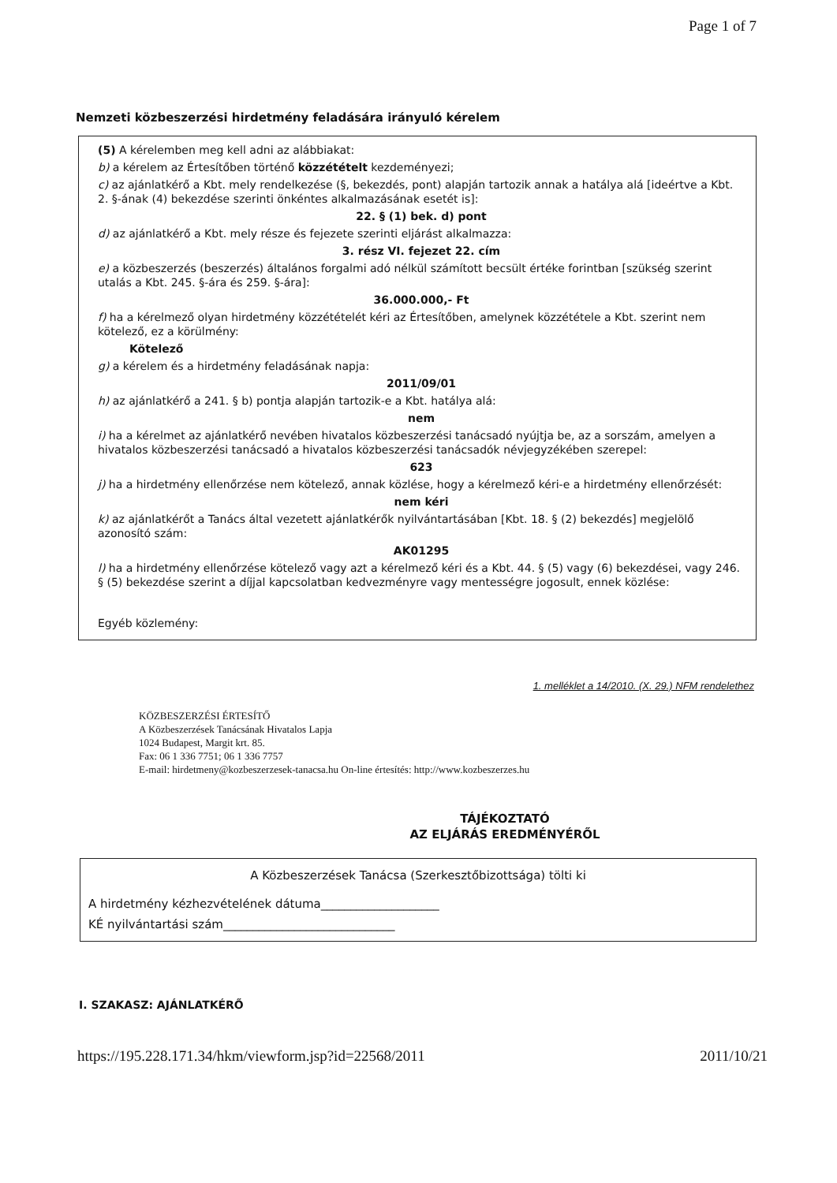Page 1 of 7
Nemzeti közbeszerzési hirdetmény feladására irányuló kérelem
(5) A kérelemben meg kell adni az alábbiakat:
b) a kérelem az Értesítőben történő közzétételt kezdeményezi;
c) az ajánlatkérő a Kbt. mely rendelkezése (§, bekezdés, pont) alapján tartozik annak a hatálya alá [ideértve a Kbt. 2. §-ának (4) bekezdése szerinti önkéntes alkalmazásának esetét is]:
22. § (1) bek. d) pont
d) az ajánlatkérő a Kbt. mely része és fejezete szerinti eljárást alkalmazza:
3. rész VI. fejezet 22. cím
e) a közbeszerzés (beszerzés) általános forgalmi adó nélkül számított becsült értéke forintban [szükség szerint utalás a Kbt. 245. §-ára és 259. §-ára]:
36.000.000,- Ft
f) ha a kérelmező olyan hirdetmény közzétételét kéri az Értesítőben, amelynek közzététele a Kbt. szerint nem kötelező, ez a körülmény:
Kötelező
g) a kérelem és a hirdetmény feladásának napja:
2011/09/01
h) az ajánlatkérő a 241. § b) pontja alapján tartozik-e a Kbt. hatálya alá:
nem
i) ha a kérelmet az ajánlatkérő nevében hivatalos közbeszerzési tanácsadó nyújtja be, az a sorszám, amelyen a hivatalos közbeszerzési tanácsadó a hivatalos közbeszerzési tanácsadók névjegyzékében szerepel:
623
j) ha a hirdetmény ellenőrzése nem kötelező, annak közlése, hogy a kérelmező kéri-e a hirdetmény ellenőrzését:
nem kéri
k) az ajánlatkérőt a Tanács által vezetett ajánlatkérők nyilvántartásában [Kbt. 18. § (2) bekezdés] megjelölő azonosító szám:
AK01295
l) ha a hirdetmény ellenőrzése kötelező vagy azt a kérelmező kéri és a Kbt. 44. § (5) vagy (6) bekezdései, vagy 246. § (5) bekezdése szerint a díjjal kapcsolatban kedvezményre vagy mentességre jogosult, ennek közlése:
Egyéb közlemény:
1. melléklet a 14/2010. (X. 29.) NFM rendelethez
KÖZBESZERZÉSI ÉRTESÍTŐ
A Közbeszerzések Tanácsának Hivatalos Lapja
1024 Budapest, Margit krt. 85.
Fax: 06 1 336 7751; 06 1 336 7757
E-mail: hirdetmeny@kozbeszerzesek-tanacsa.hu On-line értesítés: http://www.kozbeszerzes.hu
TÁJÉKOZTATÓ
AZ ELJÁRÁS EREDMÉNYÉRŐL
A Közbeszerzések Tanácsa (Szerkesztőbizottsága) tölti ki
A hirdetmény kézhezvételének dátuma____________________
KÉ nyilvántartási szám_____________________________
I. SZAKASZ: AJÁNLATKÉRŐ
https://195.228.171.34/hkm/viewform.jsp?id=22568/2011 2011/10/21